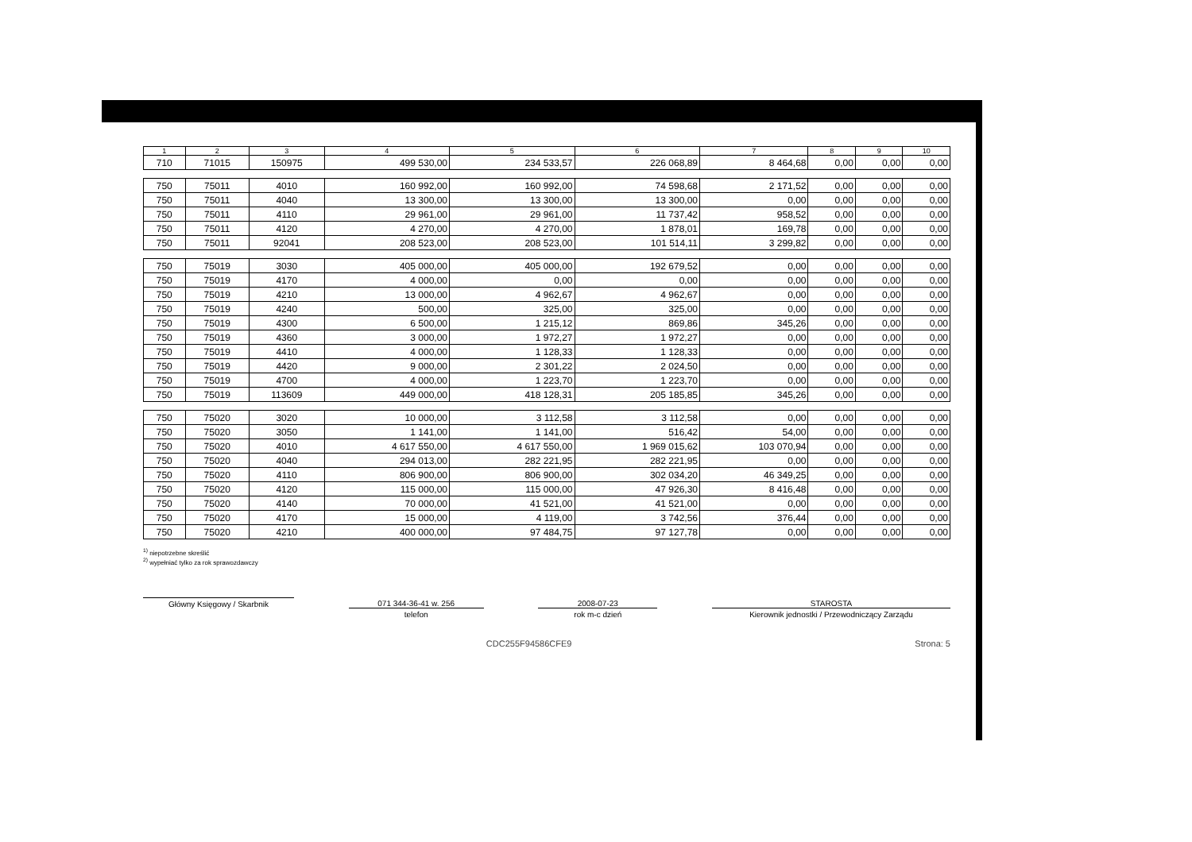| 1 | 2 | 3 | 4 | 5 | 6 | 7 | 8 | 9 | 10 |
| --- | --- | --- | --- | --- | --- | --- | --- | --- | --- |
| 710 | 71015 | 150975 | 499 530,00 | 234 533,57 | 226 068,89 | 8 464,68 | 0,00 | 0,00 | 0,00 |
| 750 | 75011 | 4010 | 160 992,00 | 160 992,00 | 74 598,68 | 2 171,52 | 0,00 | 0,00 | 0,00 |
| 750 | 75011 | 4040 | 13 300,00 | 13 300,00 | 13 300,00 | 0,00 | 0,00 | 0,00 | 0,00 |
| 750 | 75011 | 4110 | 29 961,00 | 29 961,00 | 11 737,42 | 958,52 | 0,00 | 0,00 | 0,00 |
| 750 | 75011 | 4120 | 4 270,00 | 4 270,00 | 1 878,01 | 169,78 | 0,00 | 0,00 | 0,00 |
| 750 | 75011 | 92041 | 208 523,00 | 208 523,00 | 101 514,11 | 3 299,82 | 0,00 | 0,00 | 0,00 |
| 750 | 75019 | 3030 | 405 000,00 | 405 000,00 | 192 679,52 | 0,00 | 0,00 | 0,00 | 0,00 |
| 750 | 75019 | 4170 | 4 000,00 | 0,00 | 0,00 | 0,00 | 0,00 | 0,00 | 0,00 |
| 750 | 75019 | 4210 | 13 000,00 | 4 962,67 | 4 962,67 | 0,00 | 0,00 | 0,00 | 0,00 |
| 750 | 75019 | 4240 | 500,00 | 325,00 | 325,00 | 0,00 | 0,00 | 0,00 | 0,00 |
| 750 | 75019 | 4300 | 6 500,00 | 1 215,12 | 869,86 | 345,26 | 0,00 | 0,00 | 0,00 |
| 750 | 75019 | 4360 | 3 000,00 | 1 972,27 | 1 972,27 | 0,00 | 0,00 | 0,00 | 0,00 |
| 750 | 75019 | 4410 | 4 000,00 | 1 128,33 | 1 128,33 | 0,00 | 0,00 | 0,00 | 0,00 |
| 750 | 75019 | 4420 | 9 000,00 | 2 301,22 | 2 024,50 | 0,00 | 0,00 | 0,00 | 0,00 |
| 750 | 75019 | 4700 | 4 000,00 | 1 223,70 | 1 223,70 | 0,00 | 0,00 | 0,00 | 0,00 |
| 750 | 75019 | 113609 | 449 000,00 | 418 128,31 | 205 185,85 | 345,26 | 0,00 | 0,00 | 0,00 |
| 750 | 75020 | 3020 | 10 000,00 | 3 112,58 | 3 112,58 | 0,00 | 0,00 | 0,00 | 0,00 |
| 750 | 75020 | 3050 | 1 141,00 | 1 141,00 | 516,42 | 54,00 | 0,00 | 0,00 | 0,00 |
| 750 | 75020 | 4010 | 4 617 550,00 | 4 617 550,00 | 1 969 015,62 | 103 070,94 | 0,00 | 0,00 | 0,00 |
| 750 | 75020 | 4040 | 294 013,00 | 282 221,95 | 282 221,95 | 0,00 | 0,00 | 0,00 | 0,00 |
| 750 | 75020 | 4110 | 806 900,00 | 806 900,00 | 302 034,20 | 46 349,25 | 0,00 | 0,00 | 0,00 |
| 750 | 75020 | 4120 | 115 000,00 | 115 000,00 | 47 926,30 | 8 416,48 | 0,00 | 0,00 | 0,00 |
| 750 | 75020 | 4140 | 70 000,00 | 41 521,00 | 41 521,00 | 0,00 | 0,00 | 0,00 | 0,00 |
| 750 | 75020 | 4170 | 15 000,00 | 4 119,00 | 3 742,56 | 376,44 | 0,00 | 0,00 | 0,00 |
| 750 | 75020 | 4210 | 400 000,00 | 97 484,75 | 97 127,78 | 0,00 | 0,00 | 0,00 | 0,00 |
<sup>1)</sup> niepotrzebne skreślić
<sup>2)</sup> wypełniać tylko za rok sprawozdawczy
Główny Księgowy / Skarbnik 071 344-36-41 w. 256
telefon
2008-07-23
rok m-c dzień
STAROSTA
Kierownik jednostki / Przewodniczący Zarządu
CDC255F94586CFE9 Strona: 5